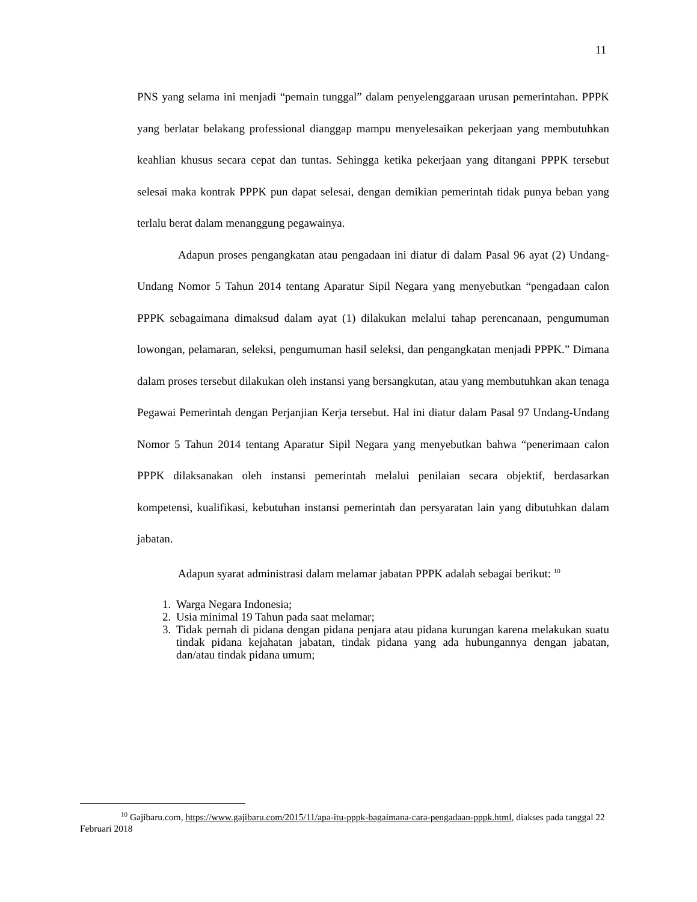11
PNS yang selama ini menjadi “pemain tunggal” dalam penyelenggaraan urusan pemerintahan. PPPK yang berlatar belakang professional dianggap mampu menyelesaikan pekerjaan yang membutuhkan keahlian khusus secara cepat dan tuntas. Sehingga ketika pekerjaan yang ditangani PPPK tersebut selesai maka kontrak PPPK pun dapat selesai, dengan demikian pemerintah tidak punya beban yang terlalu berat dalam menanggung pegawainya.
Adapun proses pengangkatan atau pengadaan ini diatur di dalam Pasal 96 ayat (2) Undang-Undang Nomor 5 Tahun 2014 tentang Aparatur Sipil Negara yang menyebutkan “pengadaan calon PPPK sebagaimana dimaksud dalam ayat (1) dilakukan melalui tahap perencanaan, pengumuman lowongan, pelamaran, seleksi, pengumuman hasil seleksi, dan pengangkatan menjadi PPPK.” Dimana dalam proses tersebut dilakukan oleh instansi yang bersangkutan, atau yang membutuhkan akan tenaga Pegawai Pemerintah dengan Perjanjian Kerja tersebut. Hal ini diatur dalam Pasal 97 Undang-Undang Nomor 5 Tahun 2014 tentang Aparatur Sipil Negara yang menyebutkan bahwa “penerimaan calon PPPK dilaksanakan oleh instansi pemerintah melalui penilaian secara objektif, berdasarkan kompetensi, kualifikasi, kebutuhan instansi pemerintah dan persyaratan lain yang dibutuhkan dalam jabatan.
Adapun syarat administrasi dalam melamar jabatan PPPK adalah sebagai berikut: <sup>10</sup>
1. Warga Negara Indonesia;
2. Usia minimal 19 Tahun pada saat melamar;
3. Tidak pernah di pidana dengan pidana penjara atau pidana kurungan karena melakukan suatu tindak pidana kejahatan jabatan, tindak pidana yang ada hubungannya dengan jabatan, dan/atau tindak pidana umum;
<sup>10</sup> Gajibaru.com, https://www.gajibaru.com/2015/11/apa-itu-pppk-bagaimana-cara-pengadaan-pppk.html, diakses pada tanggal 22 Februari 2018